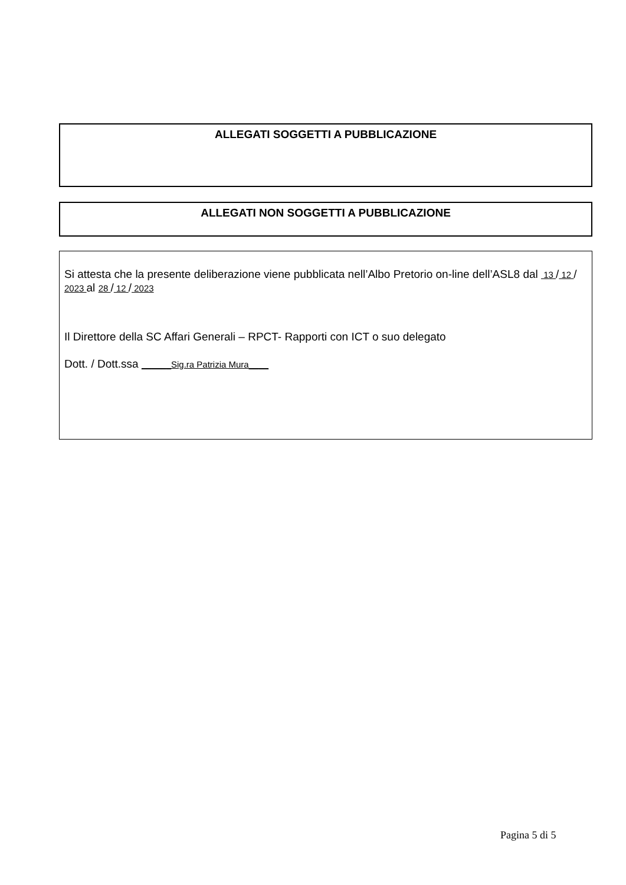ALLEGATI SOGGETTI A PUBBLICAZIONE
ALLEGATI NON SOGGETTI A PUBBLICAZIONE
Si attesta che la presente deliberazione viene pubblicata nell’Albo Pretorio on-line dell’ASL8 dal 13 / 12 / 2023 al 28 / 12 / 2023
Il Direttore della SC Affari Generali – RPCT- Rapporti con ICT o suo delegato
Dott. / Dott.ssa ______Sig.ra Patrizia Mura____
Pagina 5 di 5